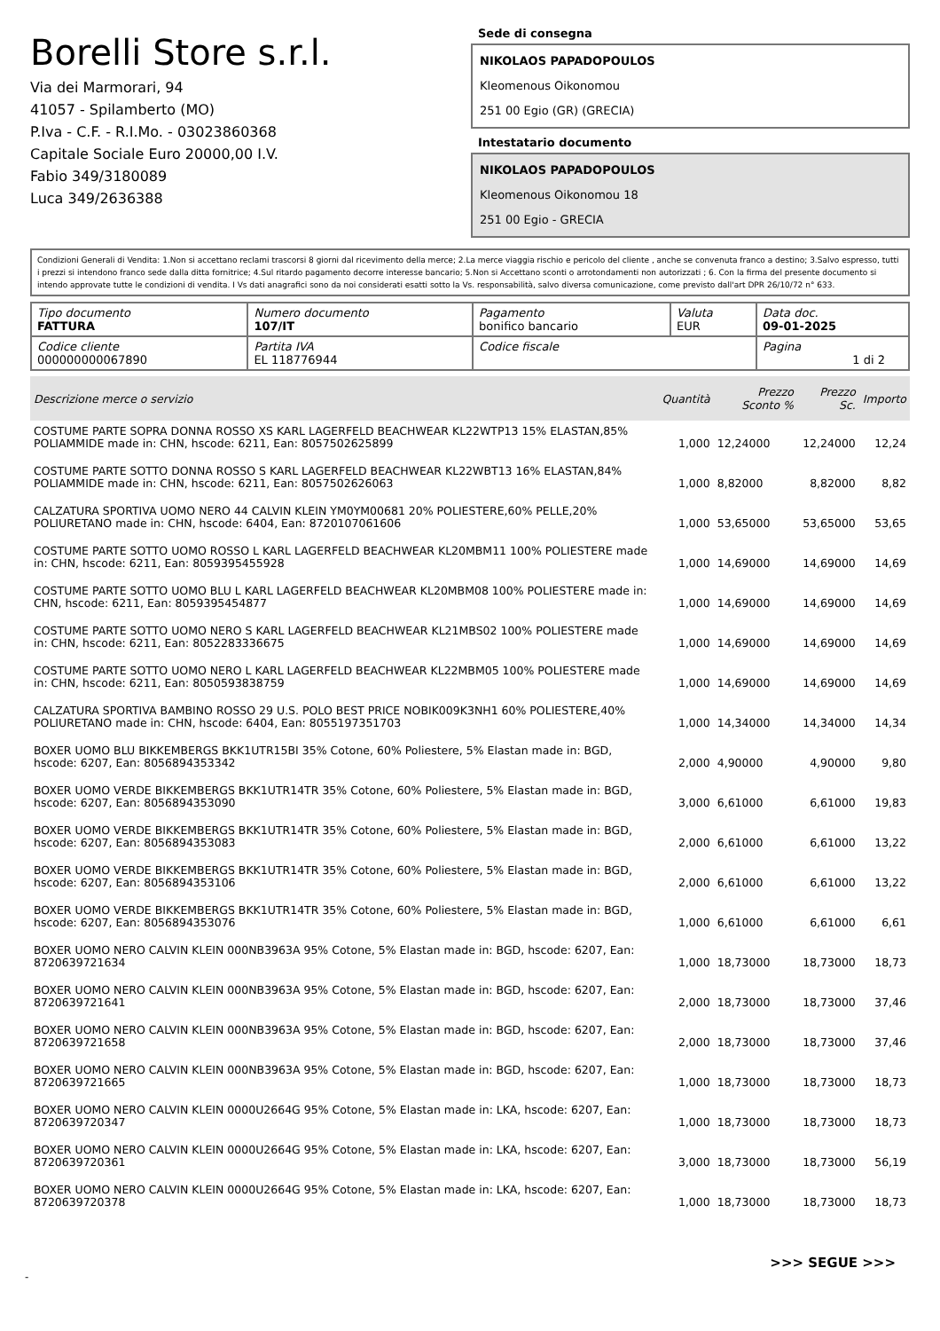Borelli Store s.r.l.
Via dei Marmorari, 94
41057 - Spilamberto (MO)
P.Iva - C.F. - R.I.Mo. - 03023860368
Capitale Sociale Euro 20000,00 I.V.
Fabio 349/3180089
Luca 349/2636388
Sede di consegna
NIKOLAOS PAPADOPOULOS
Kleomenous Oikonomou
251 00 Egio (GR) (GRECIA)
Intestatario documento
NIKOLAOS PAPADOPOULOS
Kleomenous Oikonomou 18
251 00 Egio - GRECIA
Condizioni Generali di Vendita: 1.Non si accettano reclami trascorsi 8 giorni dal ricevimento della merce; 2.La merce viaggia rischio e pericolo del cliente , anche se convenuta franco a destino; 3.Salvo espresso, tutti i prezzi si intendono franco sede dalla ditta fornitrice; 4.Sul ritardo pagamento decorre interesse bancario; 5.Non si Accettano sconti o arrotondamenti non autorizzati ; 6. Con la firma del presente documento si intendo approvate tutte le condizioni di vendita. I Vs dati anagrafici sono da noi considerati esatti sotto la Vs. responsabilità, salvo diversa comunicazione, come previsto dall'art DPR 26/10/72 n° 633.
| Tipo documento FATTURA | Numero documento 107/IT | Pagamento bonifico bancario | Valuta EUR | Data doc. 09-01-2025 |
| Codice cliente 000000000067890 | Partita IVA EL 118776944 | Codice fiscale | | Pagina 1 di 2 |
| Descrizione merce o servizio | Quantità | Prezzo Sconto % | Prezzo Sc. | Importo |
| --- | --- | --- | --- | --- |
| COSTUME PARTE SOPRA DONNA ROSSO XS KARL LAGERFELD BEACHWEAR KL22WTP13 15% ELASTAN,85% POLIAMMIDE made in: CHN, hscode: 6211, Ean: 8057502625899 | 1,000 | 12,24000 | 12,24000 | 12,24 |
| COSTUME PARTE SOTTO DONNA ROSSO S KARL LAGERFELD BEACHWEAR KL22WBT13 16% ELASTAN,84% POLIAMMIDE made in: CHN, hscode: 6211, Ean: 8057502626063 | 1,000 | 8,82000 | 8,82000 | 8,82 |
| CALZATURA SPORTIVA UOMO NERO 44 CALVIN KLEIN YM0YM00681 20% POLIESTERE,60% PELLE,20% POLIURETANO made in: CHN, hscode: 6404, Ean: 8720107061606 | 1,000 | 53,65000 | 53,65000 | 53,65 |
| COSTUME PARTE SOTTO UOMO ROSSO L KARL LAGERFELD BEACHWEAR KL20MBM11 100% POLIESTERE made in: CHN, hscode: 6211, Ean: 8059395455928 | 1,000 | 14,69000 | 14,69000 | 14,69 |
| COSTUME PARTE SOTTO UOMO BLU L KARL LAGERFELD BEACHWEAR KL20MBM08 100% POLIESTERE made in: CHN, hscode: 6211, Ean: 8059395454877 | 1,000 | 14,69000 | 14,69000 | 14,69 |
| COSTUME PARTE SOTTO UOMO NERO S KARL LAGERFELD BEACHWEAR KL21MBS02 100% POLIESTERE made in: CHN, hscode: 6211, Ean: 8052283336675 | 1,000 | 14,69000 | 14,69000 | 14,69 |
| COSTUME PARTE SOTTO UOMO NERO L KARL LAGERFELD BEACHWEAR KL22MBM05 100% POLIESTERE made in: CHN, hscode: 6211, Ean: 8050593838759 | 1,000 | 14,69000 | 14,69000 | 14,69 |
| CALZATURA SPORTIVA BAMBINO ROSSO 29 U.S. POLO BEST PRICE NOBIK009K3NH1 60% POLIESTERE,40% POLIURETANO made in: CHN, hscode: 6404, Ean: 8055197351703 | 1,000 | 14,34000 | 14,34000 | 14,34 |
| BOXER UOMO BLU BIKKEMBERGS BKK1UTR15BI 35% Cotone, 60% Poliestere, 5% Elastan made in: BGD, hscode: 6207, Ean: 8056894353342 | 2,000 | 4,90000 | 4,90000 | 9,80 |
| BOXER UOMO VERDE BIKKEMBERGS BKK1UTR14TR 35% Cotone, 60% Poliestere, 5% Elastan made in: BGD, hscode: 6207, Ean: 8056894353090 | 3,000 | 6,61000 | 6,61000 | 19,83 |
| BOXER UOMO VERDE BIKKEMBERGS BKK1UTR14TR 35% Cotone, 60% Poliestere, 5% Elastan made in: BGD, hscode: 6207, Ean: 8056894353083 | 2,000 | 6,61000 | 6,61000 | 13,22 |
| BOXER UOMO VERDE BIKKEMBERGS BKK1UTR14TR 35% Cotone, 60% Poliestere, 5% Elastan made in: BGD, hscode: 6207, Ean: 8056894353106 | 2,000 | 6,61000 | 6,61000 | 13,22 |
| BOXER UOMO VERDE BIKKEMBERGS BKK1UTR14TR 35% Cotone, 60% Poliestere, 5% Elastan made in: BGD, hscode: 6207, Ean: 8056894353076 | 1,000 | 6,61000 | 6,61000 | 6,61 |
| BOXER UOMO NERO CALVIN KLEIN 000NB3963A 95% Cotone, 5% Elastan made in: BGD, hscode: 6207, Ean: 8720639721634 | 1,000 | 18,73000 | 18,73000 | 18,73 |
| BOXER UOMO NERO CALVIN KLEIN 000NB3963A 95% Cotone, 5% Elastan made in: BGD, hscode: 6207, Ean: 8720639721641 | 2,000 | 18,73000 | 18,73000 | 37,46 |
| BOXER UOMO NERO CALVIN KLEIN 000NB3963A 95% Cotone, 5% Elastan made in: BGD, hscode: 6207, Ean: 8720639721658 | 2,000 | 18,73000 | 18,73000 | 37,46 |
| BOXER UOMO NERO CALVIN KLEIN 000NB3963A 95% Cotone, 5% Elastan made in: BGD, hscode: 6207, Ean: 8720639721665 | 1,000 | 18,73000 | 18,73000 | 18,73 |
| BOXER UOMO NERO CALVIN KLEIN 0000U2664G 95% Cotone, 5% Elastan made in: LKA, hscode: 6207, Ean: 8720639720347 | 1,000 | 18,73000 | 18,73000 | 18,73 |
| BOXER UOMO NERO CALVIN KLEIN 0000U2664G 95% Cotone, 5% Elastan made in: LKA, hscode: 6207, Ean: 8720639720361 | 3,000 | 18,73000 | 18,73000 | 56,19 |
| BOXER UOMO NERO CALVIN KLEIN 0000U2664G 95% Cotone, 5% Elastan made in: LKA, hscode: 6207, Ean: 8720639720378 | 1,000 | 18,73000 | 18,73000 | 18,73 |
>>> SEGUE >>>
-